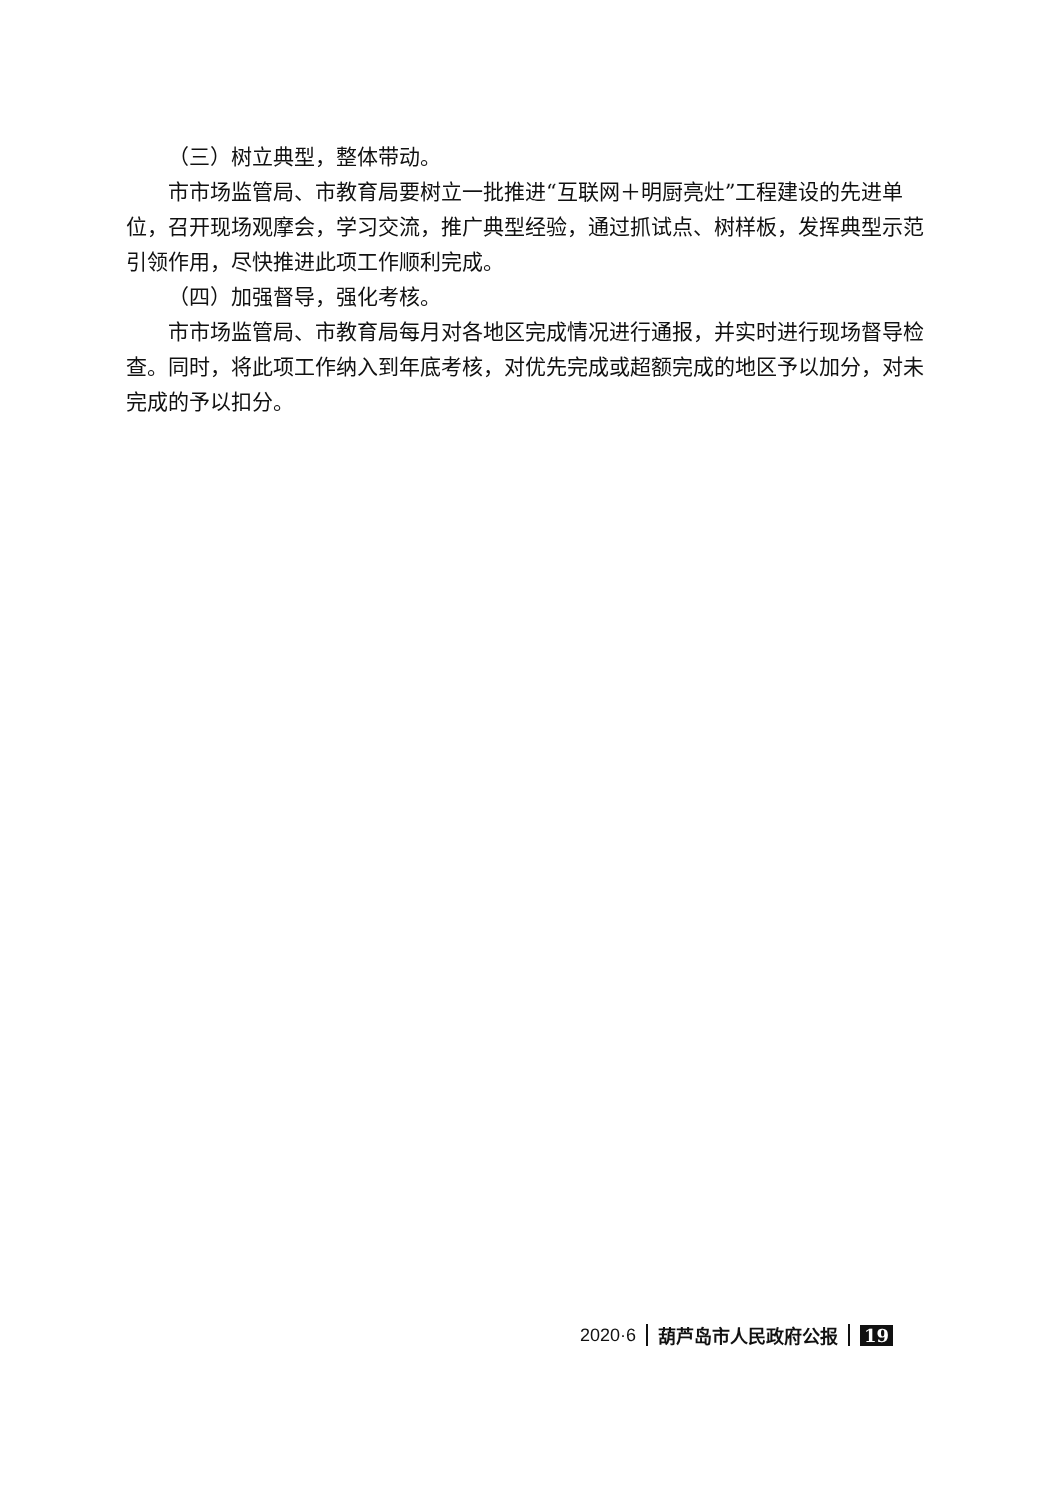（三）树立典型，整体带动。
市市场监管局、市教育局要树立一批推进“互联网＋明厨亮灶”工程建设的先进单位，召开现场观摩会，学习交流，推广典型经验，通过抓试点、树样板，发挥典型示范引领作用，尽快推进此项工作顺利完成。
（四）加强督导，强化考核。
市市场监管局、市教育局每月对各地区完成情况进行通报，并实时进行现场督导检查。同时，将此项工作纳入到年底考核，对优先完成或超额完成的地区予以加分，对未完成的予以扣分。
2020·6 葫芦岛市人民政府公报 19